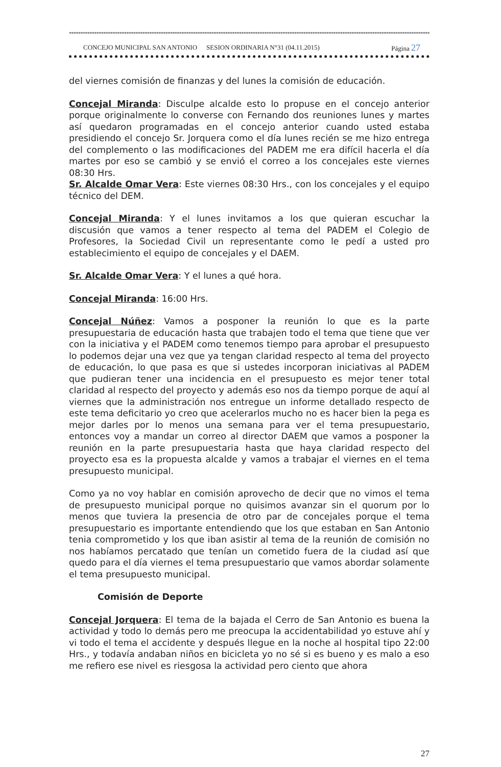************************************************************************************************************************************************************************
CONCEJO MUNICIPAL SAN ANTONIO SESION ORDINARIA N°31 (04.11.2015) Página 27
del viernes comisión de finanzas y del lunes la comisión de educación.
Concejal Miranda: Disculpe alcalde esto lo propuse en el concejo anterior porque originalmente lo converse con Fernando dos reuniones lunes y martes así quedaron programadas en el concejo anterior cuando usted estaba presidiendo el concejo Sr. Jorquera como el día lunes recién se me hizo entrega del complemento o las modificaciones del PADEM me era difícil hacerla el día martes por eso se cambió y se envió el correo a los concejales este viernes 08:30 Hrs.
Sr. Alcalde Omar Vera: Este viernes 08:30 Hrs., con los concejales y el equipo técnico del DEM.
Concejal Miranda: Y el lunes invitamos a los que quieran escuchar la discusión que vamos a tener respecto al tema del PADEM el Colegio de Profesores, la Sociedad Civil un representante como le pedí a usted pro establecimiento el equipo de concejales y el DAEM.
Sr. Alcalde Omar Vera: Y el lunes a qué hora.
Concejal Miranda: 16:00 Hrs.
Concejal Núñez: Vamos a posponer la reunión lo que es la parte presupuestaria de educación hasta que trabajen todo el tema que tiene que ver con la iniciativa y el PADEM como tenemos tiempo para aprobar el presupuesto lo podemos dejar una vez que ya tengan claridad respecto al tema del proyecto de educación, lo que pasa es que si ustedes incorporan iniciativas al PADEM que pudieran tener una incidencia en el presupuesto es mejor tener total claridad al respecto del proyecto y además eso nos da tiempo porque de aquí al viernes que la administración nos entregue un informe detallado respecto de este tema deficitario yo creo que acelerarlos mucho no es hacer bien la pega es mejor darles por lo menos una semana para ver el tema presupuestario, entonces voy a mandar un correo al director DAEM que vamos a posponer la reunión en la parte presupuestaria hasta que haya claridad respecto del proyecto esa es la propuesta alcalde y vamos a trabajar el viernes en el tema presupuesto municipal.
Como ya no voy hablar en comisión aprovecho de decir que no vimos el tema de presupuesto municipal porque no quisimos avanzar sin el quorum por lo menos que tuviera la presencia de otro par de concejales porque el tema presupuestario es importante entendiendo que los que estaban en San Antonio tenia comprometido y los que iban asistir al tema de la reunión de comisión no nos habíamos percatado que tenían un cometido fuera de la ciudad así que quedo para el día viernes el tema presupuestario que vamos abordar solamente el tema presupuesto municipal.
Comisión de Deporte
Concejal Jorquera: El tema de la bajada el Cerro de San Antonio es buena la actividad y todo lo demás pero me preocupa la accidentabilidad yo estuve ahí y vi todo el tema el accidente y después llegue en la noche al hospital tipo 22:00 Hrs., y todavía andaban niños en bicicleta yo no sé si es bueno y es malo a eso me refiero ese nivel es riesgosa la actividad pero ciento que ahora
27